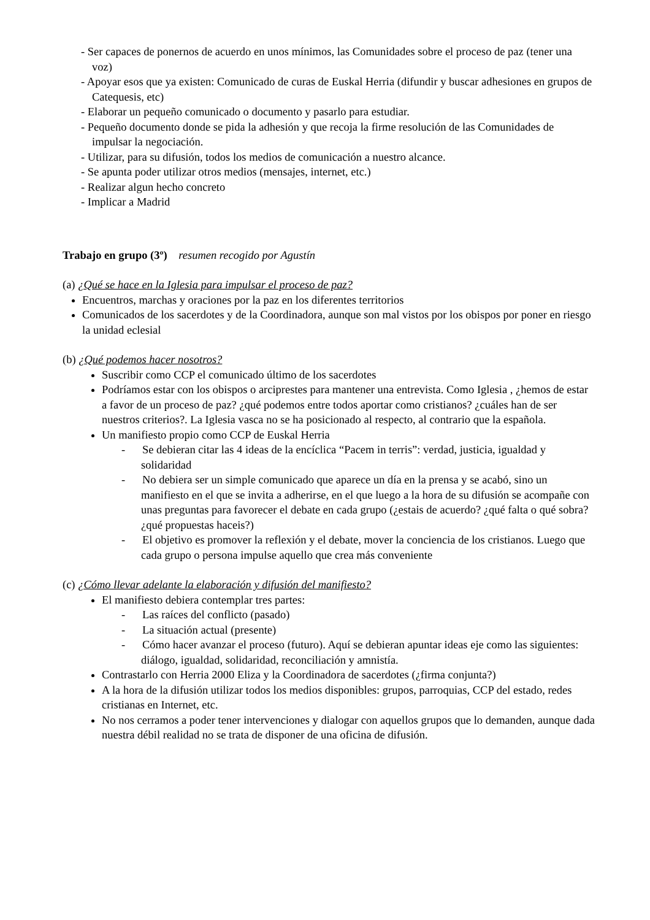- Ser capaces de ponernos de acuerdo en unos mínimos, las Comunidades sobre el proceso de paz (tener una voz)
- Apoyar esos que ya existen: Comunicado de curas de Euskal Herria (difundir y buscar adhesiones en grupos de Catequesis, etc)
- Elaborar un pequeño comunicado o documento y pasarlo para estudiar.
- Pequeño documento donde se pida la adhesión y que recoja la firme resolución de las Comunidades de impulsar la negociación.
- Utilizar, para su difusión, todos los medios de comunicación a nuestro alcance.
- Se apunta poder utilizar otros medios (mensajes, internet, etc.)
- Realizar algun hecho concreto
- Implicar a Madrid
Trabajo en grupo (3º) resumen recogido por Agustín
(a) ¿Qué se hace en la Iglesia para impulsar el proceso de paz?
Encuentros, marchas y oraciones por la paz en los diferentes territorios
Comunicados de los sacerdotes y de la Coordinadora, aunque son mal vistos por los obispos por poner en riesgo la unidad eclesial
(b) ¿Qué podemos hacer nosotros?
Suscribir como CCP el comunicado último de los sacerdotes
Podríamos estar con los obispos o arciprestes para mantener una entrevista. Como Iglesia , ¿hemos de estar a favor de un proceso de paz? ¿qué podemos entre todos aportar como cristianos? ¿cuáles han de ser nuestros criterios?. La Iglesia vasca no se ha posicionado al respecto, al contrario que la española.
Un manifiesto propio como CCP de Euskal Herria
- Se debieran citar las 4 ideas de la encíclica “Pacem in terris”: verdad, justicia, igualdad y solidaridad
- No debiera ser un simple comunicado que aparece un día en la prensa y se acabó, sino un manifiesto en el que se invita a adherirse, en el que luego a la hora de su difusión se acompañe con unas preguntas para favorecer el debate en cada grupo (¿estais de acuerdo? ¿qué falta o qué sobra? ¿qué propuestas haceis?)
- El objetivo es promover la reflexión y el debate, mover la conciencia de los cristianos. Luego que cada grupo o persona impulse aquello que crea más conveniente
(c) ¿Cómo llevar adelante la elaboración y difusión del manifiesto?
El manifiesto debiera contemplar tres partes:
- Las raíces del conflicto (pasado)
- La situación actual (presente)
- Cómo hacer avanzar el proceso (futuro). Aquí se debieran apuntar ideas eje como las siguientes: diálogo, igualdad, solidaridad, reconciliación y amnistía.
Contrastarlo con Herria 2000 Eliza y la Coordinadora de sacerdotes (¿firma conjunta?)
A la hora de la difusión utilizar todos los medios disponibles: grupos, parroquias, CCP del estado, redes cristianas en Internet, etc.
No nos cerramos a poder tener intervenciones y dialogar con aquellos grupos que lo demanden, aunque dada nuestra débil realidad no se trata de disponer de una oficina de difusión.